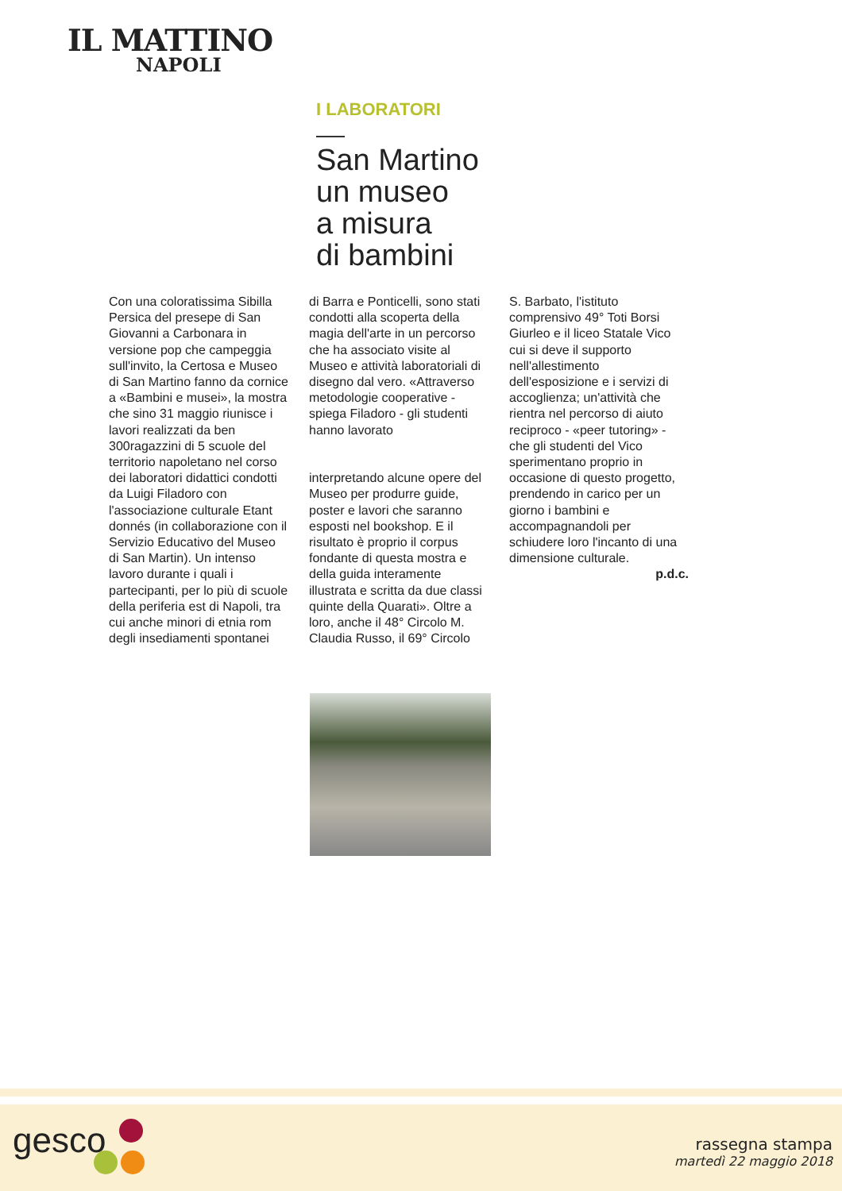IL MATTINO
NAPOLI
I LABORATORI
San Martino
un museo
a misura
di bambini
Con una coloratissima Sibilla Persica del presepe di San Giovanni a Carbonara in versione pop che campeggia sull'invito, la Certosa e Museo di San Martino fanno da cornice a «Bambini e musei», la mostra che sino 31 maggio riunisce i lavori realizzati da ben 300ragazzini di 5 scuole del territorio napoletano nel corso dei laboratori didattici condotti da Luigi Filadoro con l'associazione culturale Etant donnés (in collaborazione con il Servizio Educativo del Museo di San Martin). Un intenso lavoro durante i quali i partecipanti, per lo più di scuole della periferia est di Napoli, tra cui anche minori di etnia rom degli insediamenti spontanei
di Barra e Ponticelli, sono stati condotti alla scoperta della magia dell'arte in un percorso che ha associato visite al Museo e attività laboratoriali di disegno dal vero. «Attraverso metodologie cooperative - spiega Filadoro - gli studenti hanno lavorato
interpretando alcune opere del Museo per produrre guide, poster e lavori che saranno esposti nel bookshop. E il risultato è proprio il corpus fondante di questa mostra e della guida interamente illustrata e scritta da due classi quinte della Quarati». Oltre a loro, anche il 48° Circolo M. Claudia Russo, il 69° Circolo
S. Barbato, l'istituto comprensivo 49° Toti Borsi Giurleo e il liceo Statale Vico cui si deve il supporto nell'allestimento dell'esposizione e i servizi di accoglienza; un'attività che rientra nel percorso di aiuto reciproco - «peer tutoring» - che gli studenti del Vico sperimentano proprio in occasione di questo progetto, prendendo in carico per un giorno i bambini e accompagnandoli per schiudere loro l'incanto di una dimensione culturale.
p.d.c.
gesco
rassegna stampa
martedì 22 maggio 2018